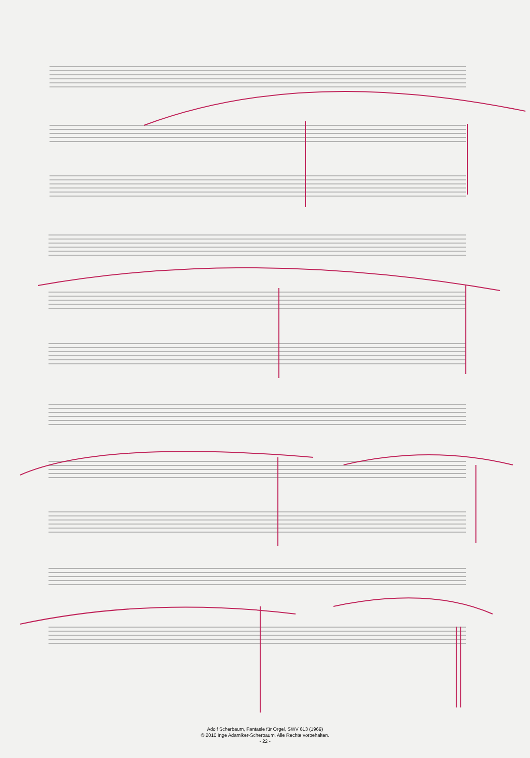Adolf Scherbaum, Fantasie für Orgel, SWV 613 (1969)
© 2010 Inge Adamiker-Scherbaum. Alle Rechte vorbehalten.
- 22 -